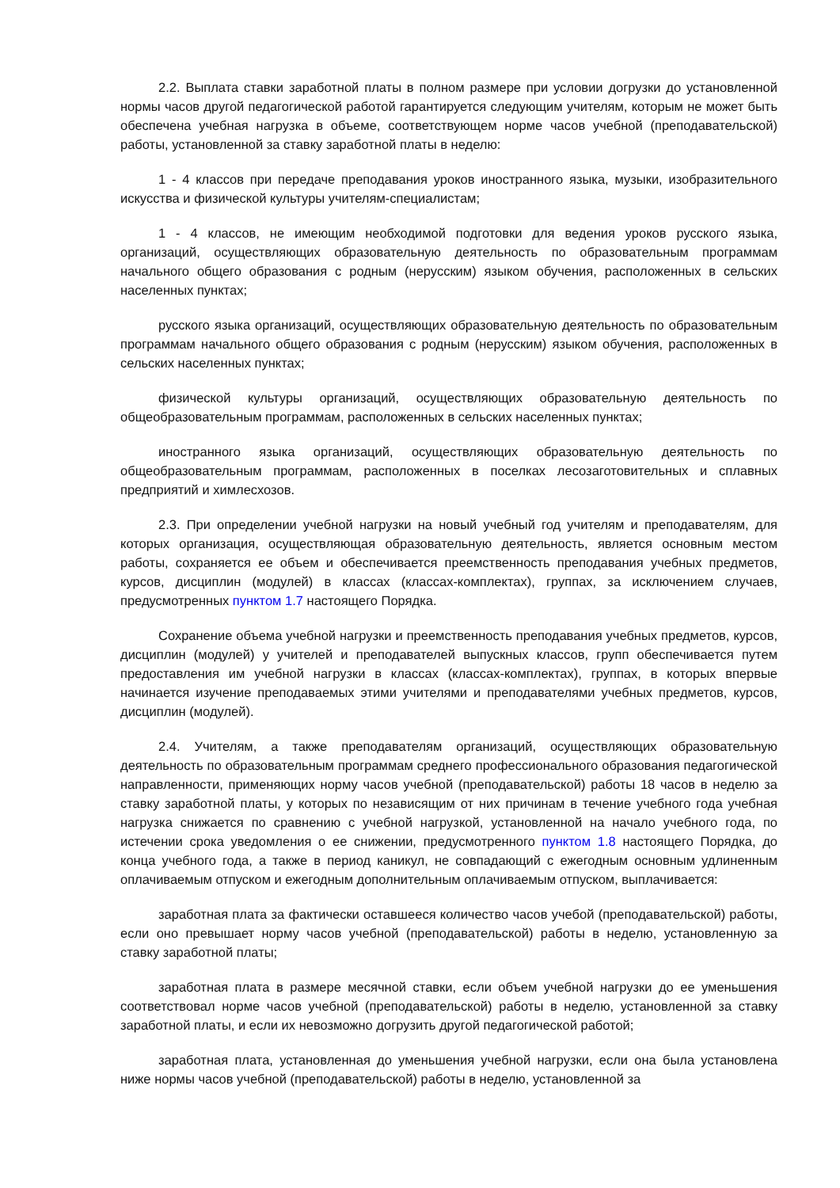2.2. Выплата ставки заработной платы в полном размере при условии догрузки до установленной нормы часов другой педагогической работой гарантируется следующим учителям, которым не может быть обеспечена учебная нагрузка в объеме, соответствующем норме часов учебной (преподавательской) работы, установленной за ставку заработной платы в неделю:
1 - 4 классов при передаче преподавания уроков иностранного языка, музыки, изобразительного искусства и физической культуры учителям-специалистам;
1 - 4 классов, не имеющим необходимой подготовки для ведения уроков русского языка, организаций, осуществляющих образовательную деятельность по образовательным программам начального общего образования с родным (нерусским) языком обучения, расположенных в сельских населенных пунктах;
русского языка организаций, осуществляющих образовательную деятельность по образовательным программам начального общего образования с родным (нерусским) языком обучения, расположенных в сельских населенных пунктах;
физической культуры организаций, осуществляющих образовательную деятельность по общеобразовательным программам, расположенных в сельских населенных пунктах;
иностранного языка организаций, осуществляющих образовательную деятельность по общеобразовательным программам, расположенных в поселках лесозаготовительных и сплавных предприятий и химлесхозов.
2.3. При определении учебной нагрузки на новый учебный год учителям и преподавателям, для которых организация, осуществляющая образовательную деятельность, является основным местом работы, сохраняется ее объем и обеспечивается преемственность преподавания учебных предметов, курсов, дисциплин (модулей) в классах (классах-комплектах), группах, за исключением случаев, предусмотренных пунктом 1.7 настоящего Порядка.
Сохранение объема учебной нагрузки и преемственность преподавания учебных предметов, курсов, дисциплин (модулей) у учителей и преподавателей выпускных классов, групп обеспечивается путем предоставления им учебной нагрузки в классах (классах-комплектах), группах, в которых впервые начинается изучение преподаваемых этими учителями и преподавателями учебных предметов, курсов, дисциплин (модулей).
2.4. Учителям, а также преподавателям организаций, осуществляющих образовательную деятельность по образовательным программам среднего профессионального образования педагогической направленности, применяющих норму часов учебной (преподавательской) работы 18 часов в неделю за ставку заработной платы, у которых по независящим от них причинам в течение учебного года учебная нагрузка снижается по сравнению с учебной нагрузкой, установленной на начало учебного года, по истечении срока уведомления о ее снижении, предусмотренного пунктом 1.8 настоящего Порядка, до конца учебного года, а также в период каникул, не совпадающий с ежегодным основным удлиненным оплачиваемым отпуском и ежегодным дополнительным оплачиваемым отпуском, выплачивается:
заработная плата за фактически оставшееся количество часов учебой (преподавательской) работы, если оно превышает норму часов учебной (преподавательской) работы в неделю, установленную за ставку заработной платы;
заработная плата в размере месячной ставки, если объем учебной нагрузки до ее уменьшения соответствовал норме часов учебной (преподавательской) работы в неделю, установленной за ставку заработной платы, и если их невозможно догрузить другой педагогической работой;
заработная плата, установленная до уменьшения учебной нагрузки, если она была установлена ниже нормы часов учебной (преподавательской) работы в неделю, установленной за